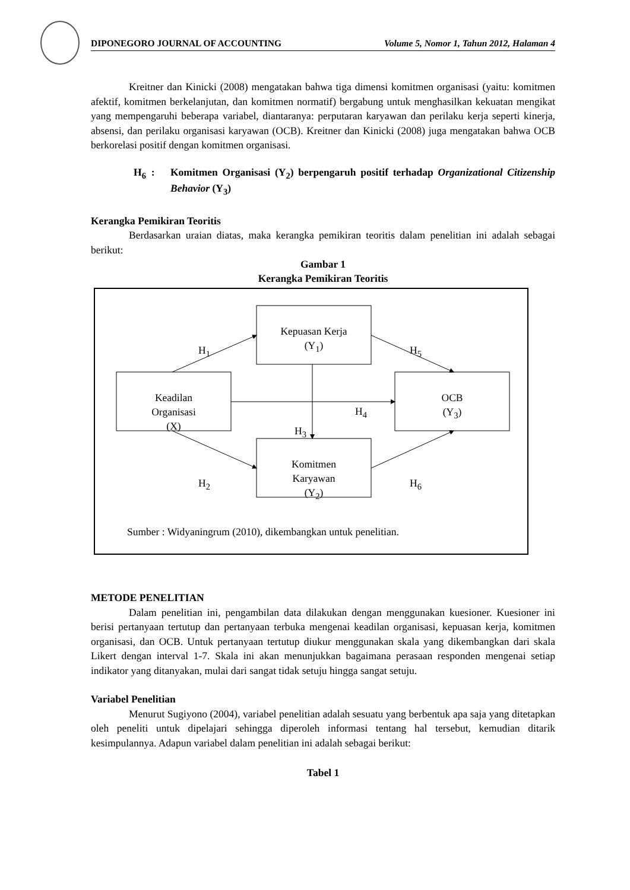DIPONEGORO JOURNAL OF ACCOUNTING Volume 5, Nomor 1, Tahun 2012, Halaman 4
Kreitner dan Kinicki (2008) mengatakan bahwa tiga dimensi komitmen organisasi (yaitu: komitmen afektif, komitmen berkelanjutan, dan komitmen normatif) bergabung untuk menghasilkan kekuatan mengikat yang mempengaruhi beberapa variabel, diantaranya: perputaran karyawan dan perilaku kerja seperti kinerja, absensi, dan perilaku organisasi karyawan (OCB). Kreitner dan Kinicki (2008) juga mengatakan bahwa OCB berkorelasi positif dengan komitmen organisasi.
H<sub>6</sub> : Komitmen Organisasi (Y<sub>2</sub>) berpengaruh positif terhadap Organizational Citizenship Behavior (Y<sub>3</sub>)
Kerangka Pemikiran Teoritis
Berdasarkan uraian diatas, maka kerangka pemikiran teoritis dalam penelitian ini adalah sebagai berikut:
Gambar 1
Kerangka Pemikiran Teoritis
METODE PENELITIAN
Dalam penelitian ini, pengambilan data dilakukan dengan menggunakan kuesioner. Kuesioner ini berisi pertanyaan tertutup dan pertanyaan terbuka mengenai keadilan organisasi, kepuasan kerja, komitmen organisasi, dan OCB. Untuk pertanyaan tertutup diukur menggunakan skala yang dikembangkan dari skala Likert dengan interval 1-7. Skala ini akan menunjukkan bagaimana perasaan responden mengenai setiap indikator yang ditanyakan, mulai dari sangat tidak setuju hingga sangat setuju.
Variabel Penelitian
Menurut Sugiyono (2004), variabel penelitian adalah sesuatu yang berbentuk apa saja yang ditetapkan oleh peneliti untuk dipelajari sehingga diperoleh informasi tentang hal tersebut, kemudian ditarik kesimpulannya. Adapun variabel dalam penelitian ini adalah sebagai berikut:
Tabel 1
Keadilan
Organisasi
(X)
Kepuasan Kerja
(Y<sub>1</sub>)
OCB
(Y<sub>3</sub>)
Komitmen
Karyawan
(Y<sub>2</sub>)
H<sub>1</sub> H<sub>5</sub>
H<sub>4</sub>
H<sub>3</sub>
H<sub>2</sub> H<sub>6</sub>
Sumber : Widyaningrum (2010), dikembangkan untuk penelitian.